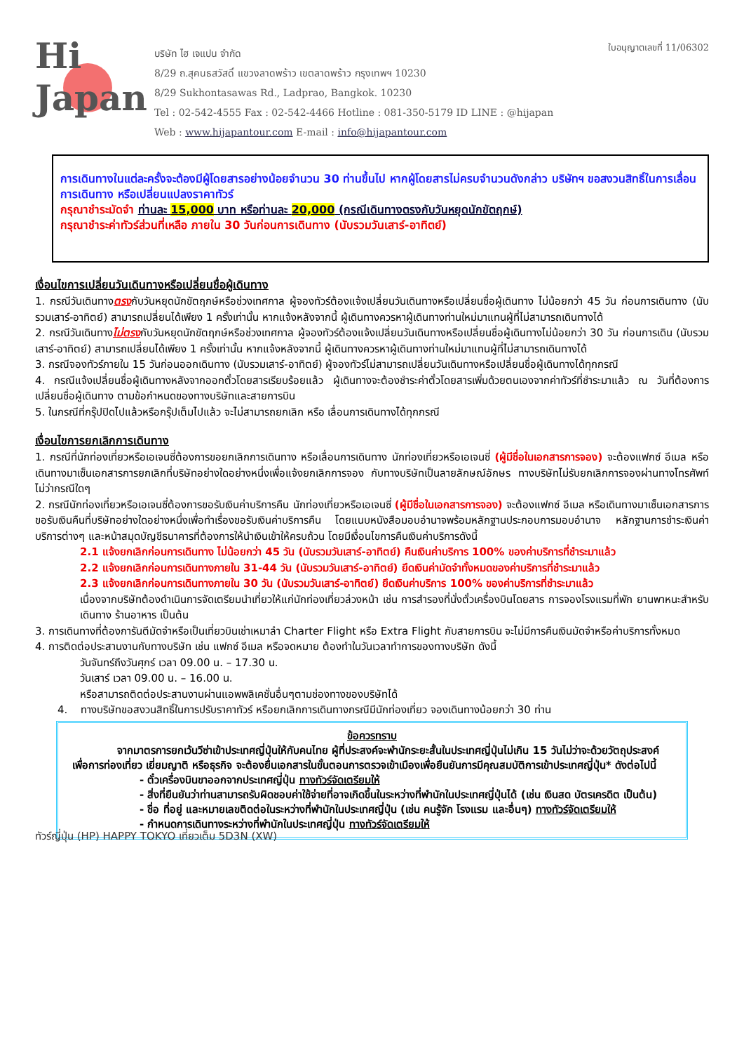Hi
Japan
บริษัท ไฮ เจแปน จำกัด
8/29 ถ.สุคนธสวัสดิ์ แขวงลาดพร้าว เขตลาดพร้าว กรุงเทพฯ 10230
8/29 Sukhontasawas Rd., Ladprao, Bangkok. 10230
Tel : 02-542-4555 Fax : 02-542-4466 Hotline : 081-350-5179 ID LINE : @hijapan
Web : www.hijapantour.com E-mail : info@hijapantour.com
ใบอนุญาตเลขที่ 11/06302
การเดินทางในแต่ละครั้งจะต้องมีผู้โดยสารอย่างน้อยจำนวน 30 ท่านขึ้นไป หากผู้โดยสารไม่ครบจำนวนดังกล่าว บริษัทฯ ขอสงวนสิทธิ์ในการเลื่อนการเดินทาง หรือเปลี่ยนแปลงราคาทัวร์
กรุณาชำระมัดจำ ท่านละ 15,000 บาท หรือท่านละ 20,000 (กรณีเดินทางตรงกับวันหยุดนักขัตฤกษ์)
กรุณาชำระค่าทัวร์ส่วนที่เหลือ ภายใน 30 วันก่อนการเดินทาง (นับรวมวันเสาร์-อาทิตย์)
เงื่อนไขการเปลี่ยนวันเดินทางหรือเปลี่ยนชื่อผู้เดินทาง
1. กรณีวันเดินทางตรงกับวันหยุดนักขัตฤกษ์หรือช่วงเทศกาล ผู้จองทัวร์ต้องแจ้งเปลี่ยนวันเดินทางหรือเปลี่ยนชื่อผู้เดินทาง ไม่น้อยกว่า 45 วัน ก่อนการเดินทาง (นับรวมเสาร์-อาทิตย์) สามารถเปลี่ยนได้เพียง 1 ครั้งเท่านั้น หากแจ้งหลังจากนี้ ผู้เดินทางควรหาผู้เดินทางท่านใหม่มาแทนผู้ที่ไม่สามารถเดินทางได้
2. กรณีวันเดินทางไม่ตรงกับวันหยุดนักขัตฤกษ์หรือช่วงเทศกาล ผู้จองทัวร์ต้องแจ้งเปลี่ยนวันเดินทางหรือเปลี่ยนชื่อผู้เดินทางไม่น้อยกว่า 30 วัน ก่อนการเดิน (นับรวมเสาร์-อาทิตย์) สามารถเปลี่ยนได้เพียง 1 ครั้งเท่านั้น หากแจ้งหลังจากนี้ ผู้เดินทางควรหาผู้เดินทางท่านใหม่มาแทนผู้ที่ไม่สามารถเดินทางได้
3. กรณีจองทัวร์ภายใน 15 วันก่อนออกเดินทาง (นับรวมเสาร์-อาทิตย์) ผู้จองทัวร์ไม่สามารถเปลี่ยนวันเดินทางหรือเปลี่ยนชื่อผู้เดินทางได้ทุกกรณี
4. กรณีแจ้งเปลี่ยนชื่อผู้เดินทางหลังจากออกตั๋วโดยสารเรียบร้อยแล้ว ผู้เดินทางจะต้องชำระค่าตั๋วโดยสารเพิ่มด้วยตนเองจากค่าทัวร์ที่ชำระมาแล้ว ณ วันที่ต้องการเปลี่ยนชื่อผู้เดินทาง ตามข้อกำหนดของทางบริษัทและสายการบิน
5. ในกรณีที่กรุ๊ปปิดไปแล้วหรือกรุ๊ปเต็มไปแล้ว จะไม่สามารถยกเลิก หรือ เลื่อนการเดินทางได้ทุกกรณี
เงื่อนไขการยกเลิกการเดินทาง
1. กรณีที่นักท่องเที่ยวหรือเอเจนซี่ต้องการขอยกเลิกการเดินทาง หรือเลื่อนการเดินทาง นักท่องเที่ยวหรือเอเจนซี่ (ผู้มีชื่อในเอกสารการจอง) จะต้องแฟกซ์ อีเมล หรือเดินทางมาเซ็นเอกสารการยกเลิกที่บริษัทอย่างใดอย่างหนึ่งเพื่อแจ้งยกเลิกการจอง กับทางบริษัทเป็นลายลักษณ์อักษร ทางบริษัทไม่รับยกเลิกการจองผ่านทางโทรศัพท์ไม่ว่ากรณีใดๆ
2. กรณีนักท่องเที่ยวหรือเอเจนซี่ต้องการขอรับเงินค่าบริการคืน นักท่องเที่ยวหรือเอเจนซี่ (ผู้มีชื่อในเอกสารการจอง) จะต้องแฟกซ์ อีเมล หรือเดินทางมาเซ็นเอกสารการขอรับเงินคืนที่บริษัทอย่างใดอย่างหนึ่งเพื่อทำเรื่องขอรับเงินค่าบริการคืน โดยแนบหนังสือมอบอำนาจพร้อมหลักฐานประกอบการมอบอำนาจ หลักฐานการชำระเงินค่าบริการต่างๆ และหน้าสมุดบัญชีธนาคารที่ต้องการให้นำเงินเข้าให้ครบถ้วน โดยมีเงื่อนไขการคืนเงินค่าบริการดังนี้
2.1 แจ้งยกเลิกก่อนการเดินทาง ไม่น้อยกว่า 45 วัน (นับรวมวันเสาร์-อาทิตย์) คืนเงินค่าบริการ 100% ของค่าบริการที่ชำระมาแล้ว
2.2 แจ้งยกเลิกก่อนการเดินทางภายใน 31-44 วัน (นับรวมวันเสาร์-อาทิตย์) ยึดเงินค่ามัดจำทั้งหมดของค่าบริการที่ชำระมาแล้ว
2.3 แจ้งยกเลิกก่อนการเดินทางภายใน 30 วัน (นับรวมวันเสาร์-อาทิตย์) ยึดเงินค่าบริการ 100% ของค่าบริการที่ชำระมาแล้ว
เนื่องจากบริษัทต้องดำเนินการจัดเตรียมนำเที่ยวให้แก่นักท่องเที่ยวล่วงหน้า เช่น การสำรองที่นั่งตั๋วเครื่องบินโดยสาร การจองโรงแรมที่พัก ยานพาหนะสำหรับเดินทาง ร้านอาหาร เป็นต้น
3. การเดินทางที่ต้องการันตีมัดจำหรือเป็นเที่ยวบินเช่าเหมาลำ Charter Flight หรือ Extra Flight กับสายการบิน จะไม่มีการคืนเงินมัดจำหรือค่าบริการทั้งหมด
4. การติดต่อประสานงานกับทางบริษัท เช่น แฟกซ์ อีเมล หรือจดหมาย ต้องทำในวันเวลาทำการของทางบริษัท ดังนี้
วันจันทร์ถึงวันศุกร์ เวลา 09.00 น. – 17.30 น.
วันเสาร์ เวลา 09.00 น. – 16.00 น.
หรือสามารถติดต่อประสานงานผ่านแอพพลิเคชั่นอื่นๆตามช่องทางของบริษัทได้
4. ทางบริษัทขอสงวนสิทธิ์ในการปรับราคาทัวร์ หรือยกเลิกการเดินทางกรณีมีนักท่องเที่ยว จองเดินทางน้อยกว่า 30 ท่าน
ข้อควรทราบ
จากมาตรการยกเว้นวีซ่าเข้าประเทศญี่ปุ่นให้กับคนไทย ผู้ที่ประสงค์จะพำนักระยะสั้นในประเทศญี่ปุ่นไม่เกิน 15 วันไม่ว่าจะด้วยวัตถุประสงค์เพื่อการท่องเที่ยว เยี่ยมญาติ หรือธุรกิจ จะต้องยื่นเอกสารในขั้นตอนการตรวจเข้าเมืองเพื่อยืนยันการมีคุณสมบัติการเข้าประเทศญี่ปุ่น* ดังต่อไปนี้
- ตั๋วเครื่องบินขาออกจากประเทศญี่ปุ่น ทางทัวร์จัดเตรียมให้
- สิ่งที่ยืนยันว่าท่านสามารถรับผิดชอบค่าใช้จ่ายที่อาจเกิดขึ้นในระหว่างที่พำนักในประเทศญี่ปุ่นได้ (เช่น เงินสด บัตรเครดิต เป็นต้น)
- ชื่อ ที่อยู่ และหมายเลขติดต่อในระหว่างที่พำนักในประเทศญี่ปุ่น (เช่น คนรู้จัก โรงแรม และอื่นๆ) ทางทัวร์จัดเตรียมให้
- กำหนดการเดินทางระหว่างที่พำนักในประเทศญี่ปุ่น ทางทัวร์จัดเตรียมให้
ทัวร์ญี่ปุ่น (HP) HAPPY TOKYO เที่ยวเต็ม 5D3N (XW)